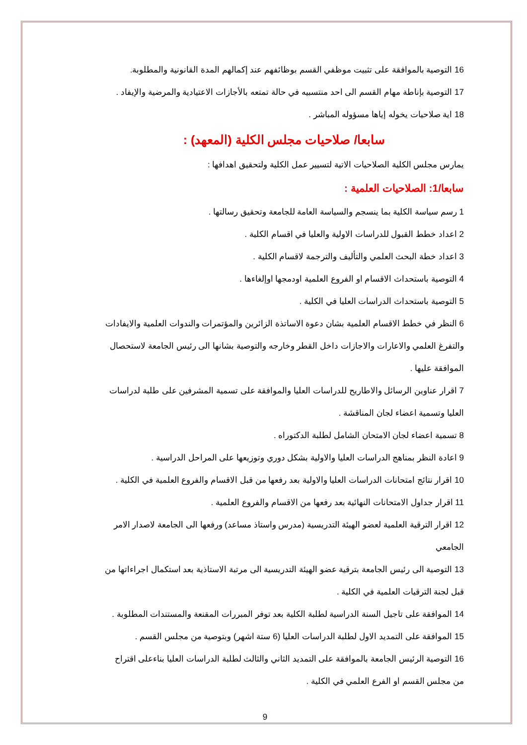16 التوصية بالموافقة على تثبيت موظفي القسم بوظائفهم عند إكمالهم المدة القانونية والمطلوبة.
17 التوصية بإناطة مهام القسم الى احد منتسبيه في حالة تمتعه بالأجازات الاعتيادية والمرضية والإيفاد .
18 اية صلاحيات يخوله إياها مسؤوله المباشر .
سابعا/ صلاحيات مجلس الكلية (المعهد) :
يمارس مجلس الكلية الصلاحيات الاتية لتسيير عمل الكلية ولتحقيق اهدافها :
سابعا/1: الصلاحيات العلمية :
1 رسم سياسة الكلية بما ينسجم والسياسة العامة للجامعة وتحقيق رسالتها .
2 اعداد خطط القبول للدراسات الاولية والعليا في اقسام الكلية .
3 اعداد خطة البحث العلمي والتأليف والترجمة لاقسام الكلية .
4 التوصية باستحداث الاقسام او الفروع العلمية اودمجها اوإلغاءها .
5 التوصية باستحداث الدراسات العليا في الكلية .
6 النظر في خطط الاقسام العلمية بشان دعوة الاساتذة الزائرين والمؤتمرات والندوات العلمية والايفادات والتفرغ العلمي والاعارات والاجازات داخل القطر وخارجه والتوصية بشانها الى رئيس الجامعة لاستحصال الموافقة عليها .
7 اقرار عناوين الرسائل والاطاريح للدراسات العليا والموافقة على تسمية المشرفين على طلبة لدراسات العليا وتسمية اعضاء لجان المناقشة .
8 تسمية اعضاء لجان الامتحان الشامل لطلبة الدكتوراه .
9 اعادة النظر بمناهج الدراسات العليا والاولية بشكل دوري وتوزيعها على المراحل الدراسية .
10 اقرار نتائج امتحانات الدراسات العليا والاولية بعد رفعها من قبل الاقسام والفروع العلمية في الكلية .
11 اقرار جداول الامتحانات النهائية بعد رفعها من الاقسام والفروع العلمية .
12 اقرار الترقية العلمية لعضو الهيئة التدريسية (مدرس واستاذ مساعد) ورفعها الى الجامعة لاصدار الامر الجامعي
13 التوصية الى رئيس الجامعة بترقية عضو الهيئة التدريسية الى مرتبة الاستاذية بعد استكمال اجراءاتها من قبل لجنة الترقيات العلمية في الكلية .
14 الموافقة على تاجيل السنة الدراسية لطلبة الكلية بعد توفر المبررات المقنعة والمستندات المطلوبة .
15 الموافقة على التمديد الاول لطلبة الدراسات العليا (6 ستة اشهر) وبتوصية من مجلس القسم .
16 التوصية الرئيس الجامعة بالموافقة على التمديد الثاني والثالث لطلبة الدراسات العليا بناءعلى اقتراح من مجلس القسم او الفرع العلمي في الكلية .
9